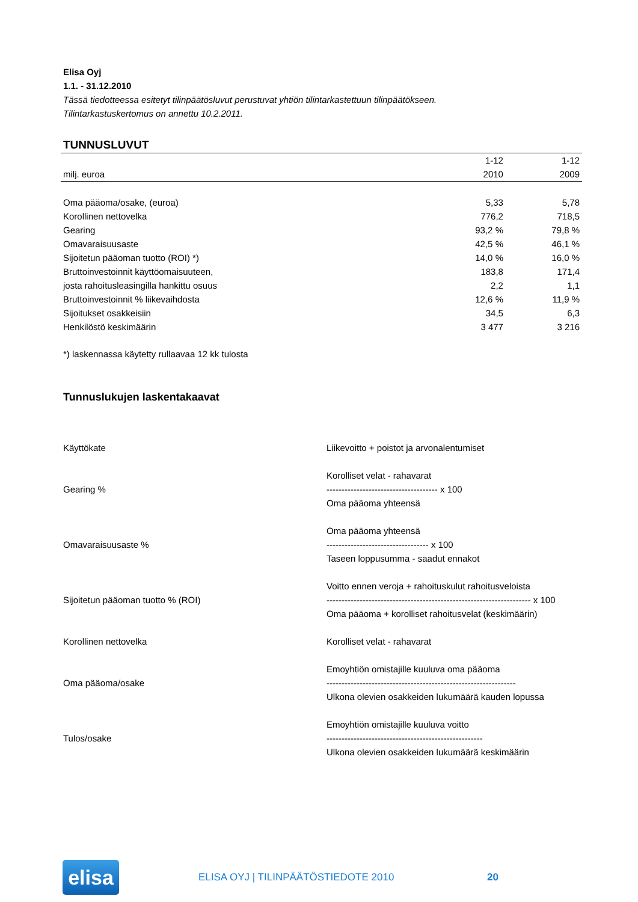Elisa Oyj
1.1. - 31.12.2010
Tässä tiedotteessa esitetyt tilinpäätösluvut perustuvat yhtiön tilintarkastettuun tilinpäätökseen.
Tilintarkastuskertomus on annettu 10.2.2011.
TUNNUSLUVUT
| | 1-12 | 1-12 |
| --- | --- | --- |
| milj. euroa | 2010 | 2009 |
| Oma pääoma/osake, (euroa) | 5,33 | 5,78 |
| Korollinen nettovelka | 776,2 | 718,5 |
| Gearing | 93,2 % | 79,8 % |
| Omavaraisuusaste | 42,5 % | 46,1 % |
| Sijoitetun pääoman tuotto (ROI) *) | 14,0 % | 16,0 % |
| Bruttoinvestoinnit käyttöomaisuuteen, | 183,8 | 171,4 |
| josta rahoitusleasingilla hankittu osuus | 2,2 | 1,1 |
| Bruttoinvestoinnit % liikevaihdosta | 12,6 % | 11,9 % |
| Sijoitukset osakkeisiin | 34,5 | 6,3 |
| Henkilöstö keskimäärin | 3 477 | 3 216 |
*) laskennassa käytetty rullaavaa 12 kk tulosta
Tunnuslukujen laskentakaavat
| Käyttökate | Liikevoitto + poistot ja arvonalentumiset |
| Gearing % | Korolliset velat - rahavarat ------------------------------------- x 100 Oma pääoma yhteensä |
| Omavaraisuusaste % | Oma pääoma yhteensä ---------------------------------- x 100 Taseen loppusumma - saadut ennakot |
| Sijoitetun pääoman tuotto % (ROI) | Voitto ennen veroja + rahoituskulut rahoitusveloista -------------------------------------------------------------------- x 100 Oma pääoma + korolliset rahoitusvelat (keskimäärin) |
| Korollinen nettovelka | Korolliset velat - rahavarat |
| Oma pääoma/osake | Emoyhtiön omistajille kuuluva oma pääoma --------------------------------------------------------------- Ulkona olevien osakkeiden lukumäärä kauden lopussa |
| Tulos/osake | Emoyhtiön omistajille kuuluva voitto ---------------------------------------------------- Ulkona olevien osakkeiden lukumäärä keskimäärin |
elisa
ELISA OYJ | TILINPÄÄTÖSTIEDOTE 2010 20